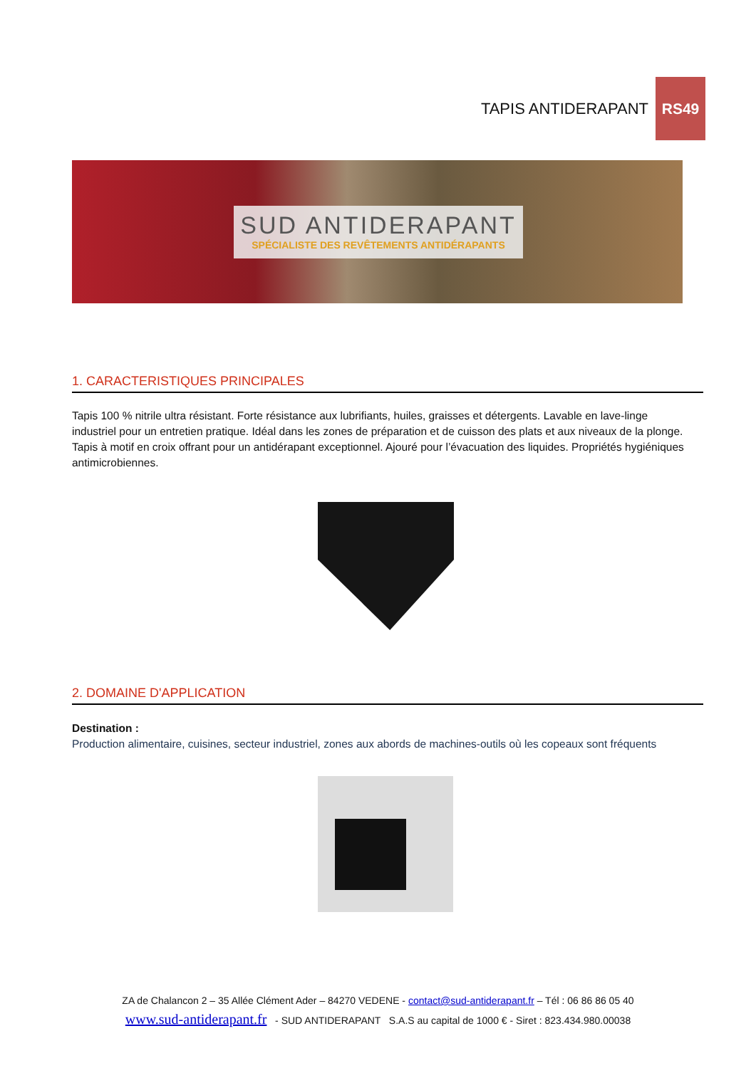TAPIS ANTIDERAPANT RS49
SUD ANTIDERAPANT
SPÉCIALISTE DES REVÊTEMENTS ANTIDÉRAPANTS
1. CARACTERISTIQUES PRINCIPALES
Tapis 100 % nitrile ultra résistant. Forte résistance aux lubrifiants, huiles, graisses et détergents. Lavable en lave-linge industriel pour un entretien pratique. Idéal dans les zones de préparation et de cuisson des plats et aux niveaux de la plonge. Tapis à motif en croix offrant pour un antidérapant exceptionnel. Ajouré pour l’évacuation des liquides. Propriétés hygiéniques antimicrobiennes.
2. DOMAINE D'APPLICATION
Destination :
Production alimentaire, cuisines, secteur industriel, zones aux abords de machines-outils où les copeaux sont fréquents
ZA de Chalancon 2 – 35 Allée Clément Ader – 84270 VEDENE - contact@sud-antiderapant.fr – Tél : 06 86 86 05 40
www.sud-antiderapant.fr - SUD ANTIDERAPANT S.A.S au capital de 1000 € - Siret : 823.434.980.00038